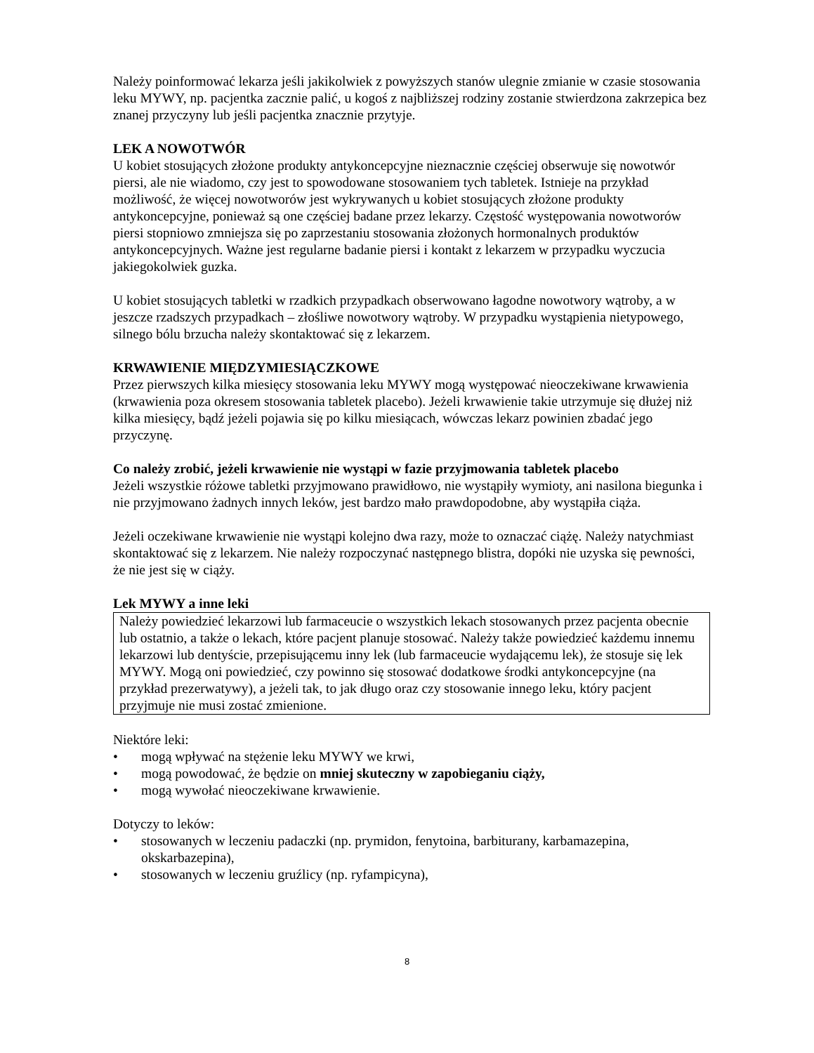Należy poinformować lekarza jeśli jakikolwiek z powyższych stanów ulegnie zmianie w czasie stosowania leku MYWY, np. pacjentka zacznie palić, u kogoś z najbliższej rodziny zostanie stwierdzona zakrzepica bez znanej przyczyny lub jeśli pacjentka znacznie przytyje.
LEK A NOWOTWÓR
U kobiet stosujących złożone produkty antykoncepcyjne nieznacznie częściej obserwuje się nowotwór piersi, ale nie wiadomo, czy jest to spowodowane stosowaniem tych tabletek. Istnieje na przykład możliwość, że więcej nowotworów jest wykrywanych u kobiet stosujących złożone produkty antykoncepcyjne, ponieważ są one częściej badane przez lekarzy. Częstość występowania nowotworów piersi stopniowo zmniejsza się po zaprzestaniu stosowania złożonych hormonalnych produktów antykoncepcyjnych. Ważne jest regularne badanie piersi i kontakt z lekarzem w przypadku wyczucia jakiegokolwiek guzka.
U kobiet stosujących tabletki w rzadkich przypadkach obserwowano łagodne nowotwory wątroby, a w jeszcze rzadszych przypadkach – złośliwe nowotwory wątroby. W przypadku wystąpienia nietypowego, silnego bólu brzucha należy skontaktować się z lekarzem.
KRWAWIENIE MIĘDZYMIESIĄCZKOWE
Przez pierwszych kilka miesięcy stosowania leku MYWY mogą występować nieoczekiwane krwawienia (krwawienia poza okresem stosowania tabletek placebo). Jeżeli krwawienie takie utrzymuje się dłużej niż kilka miesięcy, bądź jeżeli pojawia się po kilku miesiącach, wówczas lekarz powinien zbadać jego przyczynę.
Co należy zrobić, jeżeli krwawienie nie wystąpi w fazie przyjmowania tabletek placebo
Jeżeli wszystkie różowe tabletki przyjmowano prawidłowo, nie wystąpiły wymioty, ani nasilona biegunka i nie przyjmowano żadnych innych leków, jest bardzo mało prawdopodobne, aby wystąpiła ciąża.
Jeżeli oczekiwane krwawienie nie wystąpi kolejno dwa razy, może to oznaczać ciążę. Należy natychmiast skontaktować się z lekarzem. Nie należy rozpoczynać następnego blistra, dopóki nie uzyska się pewności, że nie jest się w ciąży.
Lek MYWY a inne leki
Należy powiedzieć lekarzowi lub farmaceucie o wszystkich lekach stosowanych przez pacjenta obecnie lub ostatnio, a także o lekach, które pacjent planuje stosować. Należy także powiedzieć każdemu innemu lekarzowi lub dentyście, przepisującemu inny lek (lub farmaceucie wydającemu lek), że stosuje się lek MYWY. Mogą oni powiedzieć, czy powinno się stosować dodatkowe środki antykoncepcyjne (na przykład prezerwatywy), a jeżeli tak, to jak długo oraz czy stosowanie innego leku, który pacjent przyjmuje nie musi zostać zmienione.
Niektóre leki:
• mogą wpływać na stężenie leku MYWY we krwi,
• mogą powodować, że będzie on mniej skuteczny w zapobieganiu ciąży,
• mogą wywołać nieoczekiwane krwawienie.
Dotyczy to leków:
• stosowanych w leczeniu padaczki (np. prymidon, fenytoina, barbiturany, karbamazepina, okskarbazepina),
• stosowanych w leczeniu gruźlicy (np. ryfampicyna),
8